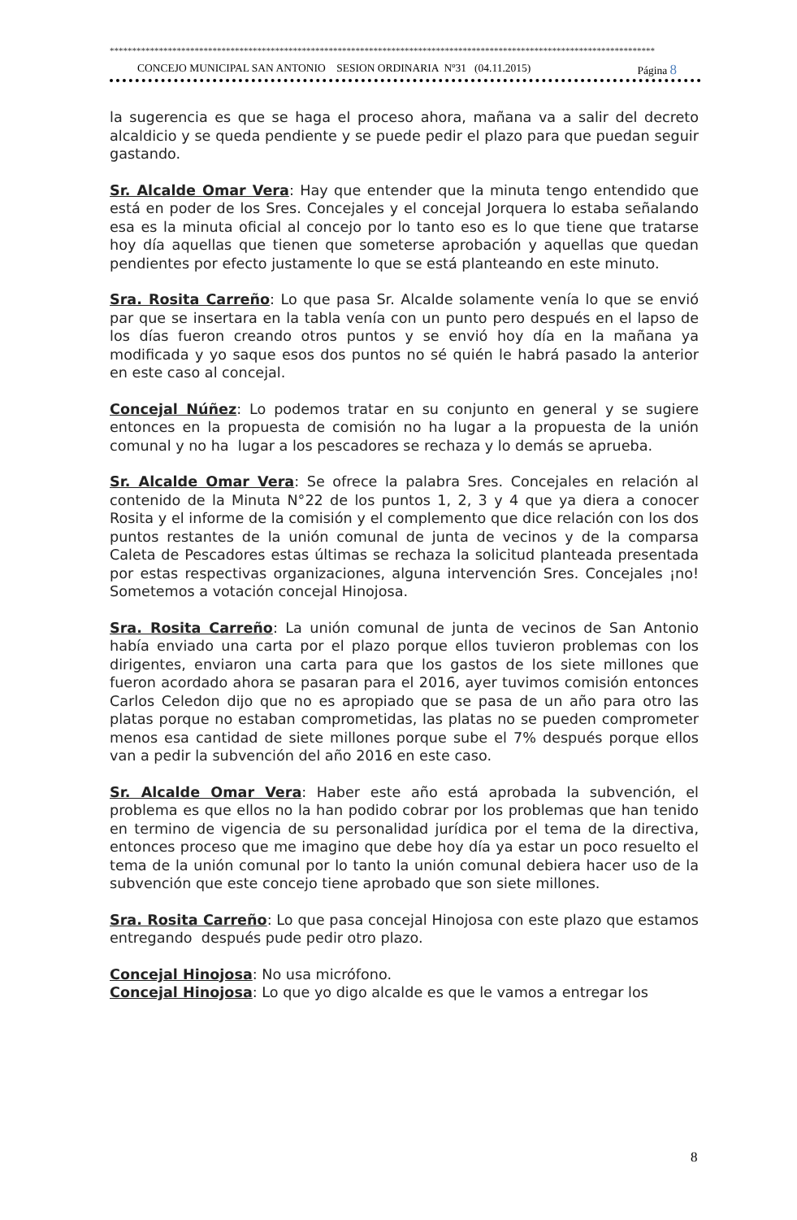**************************************************************************************************************************
CONCEJO MUNICIPAL SAN ANTONIO SESION ORDINARIA Nº31 (04.11.2015) Página 8
la sugerencia es que se haga el proceso ahora, mañana va a salir del decreto alcaldicio y se queda pendiente y se puede pedir el plazo para que puedan seguir gastando.
Sr. Alcalde Omar Vera: Hay que entender que la minuta tengo entendido que está en poder de los Sres. Concejales y el concejal Jorquera lo estaba señalando esa es la minuta oficial al concejo por lo tanto eso es lo que tiene que tratarse hoy día aquellas que tienen que someterse aprobación y aquellas que quedan pendientes por efecto justamente lo que se está planteando en este minuto.
Sra. Rosita Carreño: Lo que pasa Sr. Alcalde solamente venía lo que se envió par que se insertara en la tabla venía con un punto pero después en el lapso de los días fueron creando otros puntos y se envió hoy día en la mañana ya modificada y yo saque esos dos puntos no sé quién le habrá pasado la anterior en este caso al concejal.
Concejal Núñez: Lo podemos tratar en su conjunto en general y se sugiere entonces en la propuesta de comisión no ha lugar a la propuesta de la unión comunal y no ha lugar a los pescadores se rechaza y lo demás se aprueba.
Sr. Alcalde Omar Vera: Se ofrece la palabra Sres. Concejales en relación al contenido de la Minuta N°22 de los puntos 1, 2, 3 y 4 que ya diera a conocer Rosita y el informe de la comisión y el complemento que dice relación con los dos puntos restantes de la unión comunal de junta de vecinos y de la comparsa Caleta de Pescadores estas últimas se rechaza la solicitud planteada presentada por estas respectivas organizaciones, alguna intervención Sres. Concejales ¡no! Sometemos a votación concejal Hinojosa.
Sra. Rosita Carreño: La unión comunal de junta de vecinos de San Antonio había enviado una carta por el plazo porque ellos tuvieron problemas con los dirigentes, enviaron una carta para que los gastos de los siete millones que fueron acordado ahora se pasaran para el 2016, ayer tuvimos comisión entonces Carlos Celedon dijo que no es apropiado que se pasa de un año para otro las platas porque no estaban comprometidas, las platas no se pueden comprometer menos esa cantidad de siete millones porque sube el 7% después porque ellos van a pedir la subvención del año 2016 en este caso.
Sr. Alcalde Omar Vera: Haber este año está aprobada la subvención, el problema es que ellos no la han podido cobrar por los problemas que han tenido en termino de vigencia de su personalidad jurídica por el tema de la directiva, entonces proceso que me imagino que debe hoy día ya estar un poco resuelto el tema de la unión comunal por lo tanto la unión comunal debiera hacer uso de la subvención que este concejo tiene aprobado que son siete millones.
Sra. Rosita Carreño: Lo que pasa concejal Hinojosa con este plazo que estamos entregando después pude pedir otro plazo.
Concejal Hinojosa: No usa micrófono.
Concejal Hinojosa: Lo que yo digo alcalde es que le vamos a entregar los
8